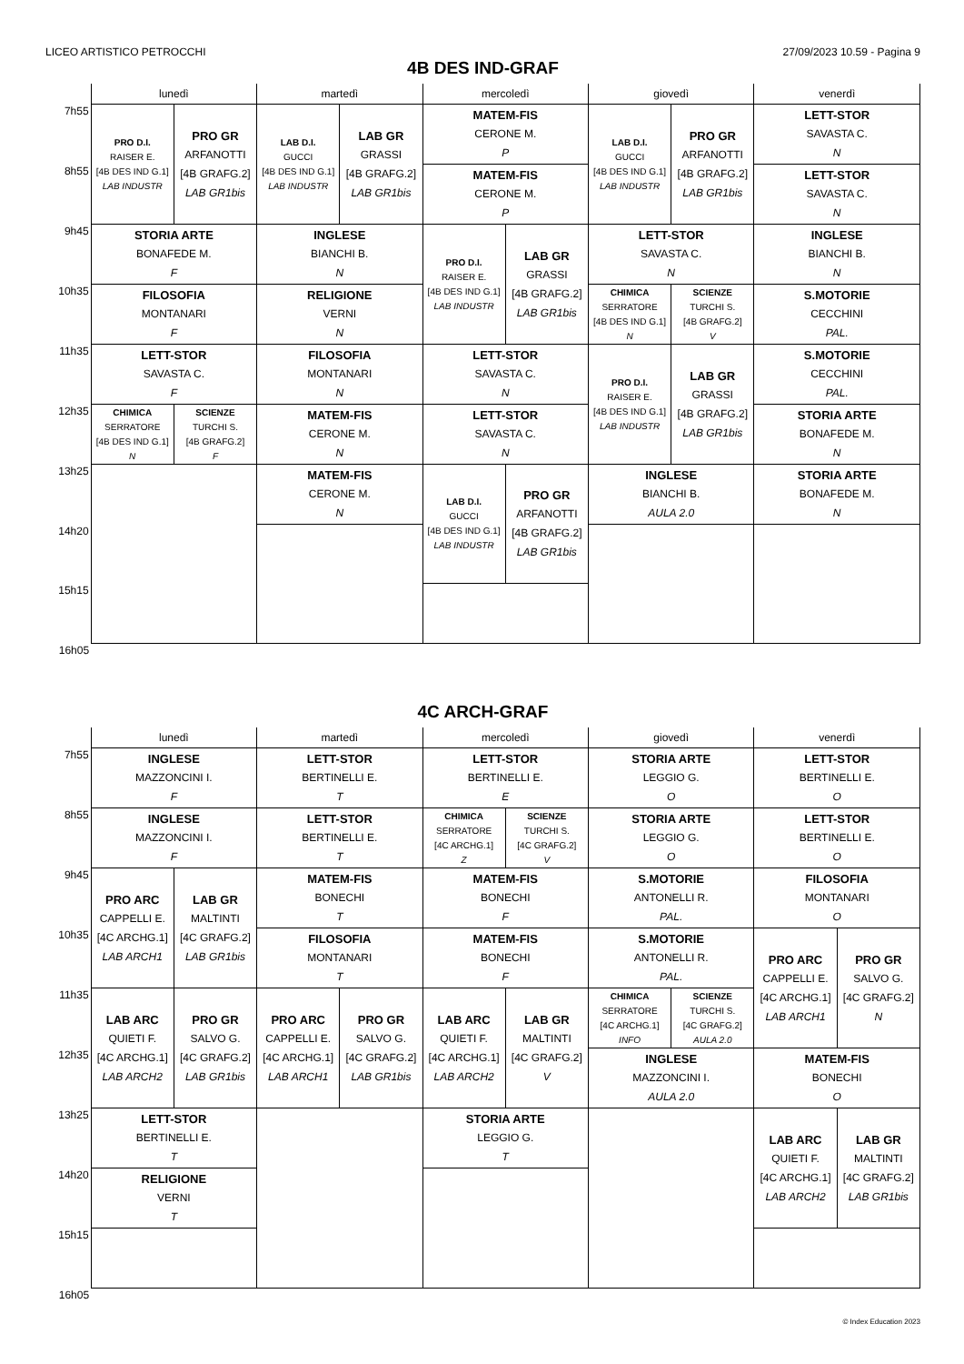LICEO ARTISTICO PETROCCHI 27/09/2023 10.59 - Pagina 9
4B DES IND-GRAF
| | lunedì | | martedì | | mercoledì | | giovedì | | venerdì |
| --- | --- | --- | --- | --- | --- | --- | --- | --- | --- |
| 7h55 | PRO D.I. RAISER E. [4B DES IND G.1] LAB INDUSTR | PRO GR ARFANOTTI [4B GRAFG.2] LAB GR1bis | LAB D.I. GUCCI [4B DES IND G.1] LAB INDUSTR | LAB GR GRASSI [4B GRAFG.2] LAB GR1bis | MATEM-FIS CERONE M. P | | LAB D.I. GUCCI [4B DES IND G.1] LAB INDUSTR | PRO GR ARFANOTTI [4B GRAFG.2] LAB GR1bis | LETT-STOR SAVASTA C. N |
| 8h55 | | | | | MATEM-FIS CERONE M. P | | | | LETT-STOR SAVASTA C. N |
| 9h45 | STORIA ARTE BONAFEDE M. F | | INGLESE BIANCHI B. N | | PRO D.I. RAISER E. [4B DES IND G.1] LAB INDUSTR | LAB GR GRASSI [4B GRAFG.2] LAB GR1bis | LETT-STOR SAVASTA C. N | | INGLESE BIANCHI B. N |
| 10h35 | FILOSOFIA MONTANARI F | | RELIGIONE VERNI N | | | | CHIMICA SERRATORE [4B DES IND G.1] N | SCIENZE TURCHI S. [4B GRAFG.2] V | S.MOTORIE CECCHINI PAL. |
| 11h35 | LETT-STOR SAVASTA C. F | | FILOSOFIA MONTANARI N | | LETT-STOR SAVASTA C. N | | PRO D.I. RAISER E. [4B DES IND G.1] LAB INDUSTR | LAB GR GRASSI [4B GRAFG.2] LAB GR1bis | S.MOTORIE CECCHINI PAL. |
| 12h35 | CHIMICA SERRATORE [4B DES IND G.1] N | SCIENZE TURCHI S. [4B GRAFG.2] F | MATEM-FIS CERONE M. N | | LETT-STOR SAVASTA C. N | | | | STORIA ARTE BONAFEDE M. N |
| 13h25 | | | MATEM-FIS CERONE M. N | | LAB D.I. GUCCI [4B DES IND G.1] LAB INDUSTR | PRO GR ARFANOTTI [4B GRAFG.2] LAB GR1bis | INGLESE BIANCHI B. AULA 2.0 | | STORIA ARTE BONAFEDE M. N |
| 14h20 | | | | | | | | | |
| 15h15 | | | | | | | | | |
| 16h05 | | | | | | | | | |
4C ARCH-GRAF
| | lunedì | | martedì | | mercoledì | | giovedì | | venerdì | |
| --- | --- | --- | --- | --- | --- | --- | --- | --- | --- | --- |
| 7h55 | INGLESE MAZZONCINI I. F | | LETT-STOR BERTINELLI E. T | | LETT-STOR BERTINELLI E. E | | STORIA ARTE LEGGIO G. O | | LETT-STOR BERTINELLI E. O | |
| 8h55 | INGLESE MAZZONCINI I. F | | LETT-STOR BERTINELLI E. T | | CHIMICA SERRATORE [4C ARCHG.1] Z | SCIENZE TURCHI S. [4C GRAFG.2] V | STORIA ARTE LEGGIO G. O | | LETT-STOR BERTINELLI E. O | |
| 9h45 | PRO ARC CAPPELLI E. [4C ARCHG.1] LAB ARCH1 | LAB GR MALTINTI [4C GRAFG.2] LAB GR1bis | MATEM-FIS BONECHI T | | MATEM-FIS BONECHI F | | S.MOTORIE ANTONELLI R. PAL. | | FILOSOFIA MONTANARI O | |
| 10h35 | | | FILOSOFIA MONTANARI T | | MATEM-FIS BONECHI F | | S.MOTORIE ANTONELLI R. PAL. | | PRO ARC CAPPELLI E. [4C ARCHG.1] LAB ARCH1 | PRO GR SALVO G. [4C GRAFG.2] N |
| 11h35 | LAB ARC QUIETI F. [4C ARCHG.1] LAB ARCH2 | PRO GR SALVO G. [4C GRAFG.2] LAB GR1bis | PRO ARC CAPPELLI E. [4C ARCHG.1] LAB ARCH1 | PRO GR SALVO G. [4C GRAFG.2] LAB GR1bis | LAB ARC QUIETI F. [4C ARCHG.1] LAB ARCH2 | LAB GR MALTINTI [4C GRAFG.2] V | CHIMICA SERRATORE [4C ARCHG.1] INFO | SCIENZE TURCHI S. [4C GRAFG.2] AULA 2.0 | | |
| 12h35 | | | | | | | INGLESE MAZZONCINI I. AULA 2.0 | | MATEM-FIS BONECHI O | |
| 13h25 | LETT-STOR BERTINELLI E. T | | | | STORIA ARTE LEGGIO G. T | | | | LAB ARC QUIETI F. [4C ARCHG.1] LAB ARCH2 | LAB GR MALTINTI [4C GRAFG.2] LAB GR1bis |
| 14h20 | RELIGIONE VERNI T | | | | | | | | | |
| 15h15 | | | | | | | | | | |
| 16h05 | | | | | | | | | | |
© Index Education 2023